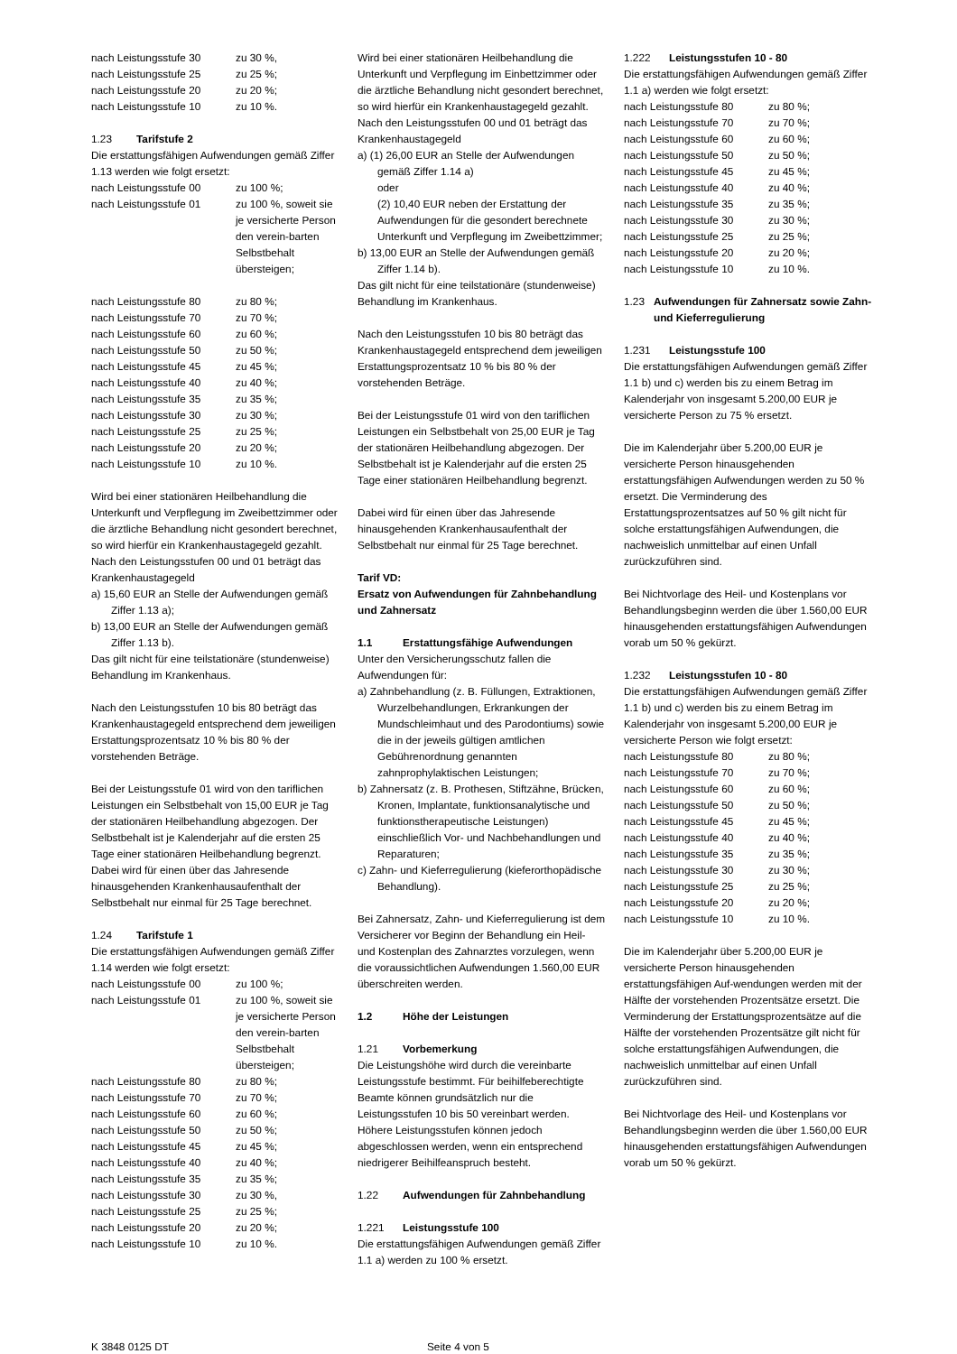| nach Leistungsstufe 30 | zu 30 %, |
| nach Leistungsstufe 25 | zu 25 %; |
| nach Leistungsstufe 20 | zu 20 %; |
| nach Leistungsstufe 10 | zu 10 %. |
1.23 Tarifstufe 2
Die erstattungsfähigen Aufwendungen gemäß Ziffer 1.13 werden wie folgt ersetzt:
| nach Leistungsstufe 00 | zu 100 %; |
| nach Leistungsstufe 01 | zu 100 %, soweit sie je versicherte Person den verein-barten Selbstbehalt übersteigen; |
| nach Leistungsstufe 80 | zu 80 %; |
| nach Leistungsstufe 70 | zu 70 %; |
| nach Leistungsstufe 60 | zu 60 %; |
| nach Leistungsstufe 50 | zu 50 %; |
| nach Leistungsstufe 45 | zu 45 %; |
| nach Leistungsstufe 40 | zu 40 %; |
| nach Leistungsstufe 35 | zu 35 %; |
| nach Leistungsstufe 30 | zu 30 %; |
| nach Leistungsstufe 25 | zu 25 %; |
| nach Leistungsstufe 20 | zu 20 %; |
| nach Leistungsstufe 10 | zu 10 %. |
Wird bei einer stationären Heilbehandlung die Unterkunft und Verpflegung im Zweibettzimmer oder die ärztliche Behandlung nicht gesondert berechnet, so wird hierfür ein Krankenhaustagegeld gezahlt. Nach den Leistungsstufen 00 und 01 beträgt das Krankenhaustagegeld
a) 15,60 EUR an Stelle der Aufwendungen gemäß Ziffer 1.13 a);
b) 13,00 EUR an Stelle der Aufwendungen gemäß Ziffer 1.13 b).
Das gilt nicht für eine teilstationäre (stundenweise) Behandlung im Krankenhaus.
Nach den Leistungsstufen 10 bis 80 beträgt das Krankenhaustagegeld entsprechend dem jeweiligen Erstattungsprozentsatz 10 % bis 80 % der vorstehenden Beträge.
Bei der Leistungsstufe 01 wird von den tariflichen Leistungen ein Selbstbehalt von 15,00 EUR je Tag der stationären Heilbehandlung abgezogen. Der Selbstbehalt ist je Kalenderjahr auf die ersten 25 Tage einer stationären Heilbehandlung begrenzt. Dabei wird für einen über das Jahresende hinausgehenden Krankenhausaufenthalt der Selbstbehalt nur einmal für 25 Tage berechnet.
1.24 Tarifstufe 1
Die erstattungsfähigen Aufwendungen gemäß Ziffer 1.14 werden wie folgt ersetzt:
| nach Leistungsstufe 00 | zu 100 %; |
| nach Leistungsstufe 01 | zu 100 %, soweit sie je versicherte Person den verein-barten Selbstbehalt übersteigen; |
| nach Leistungsstufe 80 | zu 80 %; |
| nach Leistungsstufe 70 | zu 70 %; |
| nach Leistungsstufe 60 | zu 60 %; |
| nach Leistungsstufe 50 | zu 50 %; |
| nach Leistungsstufe 45 | zu 45 %; |
| nach Leistungsstufe 40 | zu 40 %; |
| nach Leistungsstufe 35 | zu 35 %; |
| nach Leistungsstufe 30 | zu 30 %, |
| nach Leistungsstufe 25 | zu 25 %; |
| nach Leistungsstufe 20 | zu 20 %; |
| nach Leistungsstufe 10 | zu 10 %. |
Wird bei einer stationären Heilbehandlung die Unterkunft und Verpflegung im Einbettzimmer oder die ärztliche Behandlung nicht gesondert berechnet, so wird hierfür ein Krankenhaustagegeld gezahlt. Nach den Leistungsstufen 00 und 01 beträgt das Krankenhaustagegeld
a) (1) 26,00 EUR an Stelle der Aufwendungen gemäß Ziffer 1.14 a)
oder
(2) 10,40 EUR neben der Erstattung der Aufwendungen für die gesondert berechnete Unterkunft und Verpflegung im Zweibettzimmer;
b) 13,00 EUR an Stelle der Aufwendungen gemäß Ziffer 1.14 b).
Das gilt nicht für eine teilstationäre (stundenweise) Behandlung im Krankenhaus.
Nach den Leistungsstufen 10 bis 80 beträgt das Krankenhaustagegeld entsprechend dem jeweiligen Erstattungsprozentsatz 10 % bis 80 % der vorstehenden Beträge.
Bei der Leistungsstufe 01 wird von den tariflichen Leistungen ein Selbstbehalt von 25,00 EUR je Tag der stationären Heilbehandlung abgezogen. Der Selbstbehalt ist je Kalenderjahr auf die ersten 25 Tage einer stationären Heilbehandlung begrenzt.
Dabei wird für einen über das Jahresende hinausgehenden Krankenhausaufenthalt der Selbstbehalt nur einmal für 25 Tage berechnet.
Tarif VD:
Ersatz von Aufwendungen für Zahnbehandlung und Zahnersatz
1.1 Erstattungsfähige Aufwendungen
Unter den Versicherungsschutz fallen die Aufwendungen für:
a) Zahnbehandlung (z. B. Füllungen, Extraktionen, Wurzelbehandlungen, Erkrankungen der Mundschleimhaut und des Parodontiums) sowie die in der jeweils gültigen amtlichen Gebührenordnung genannten zahnprophylaktischen Leistungen;
b) Zahnersatz (z. B. Prothesen, Stiftzähne, Brücken, Kronen, Implantate, funktionsanalytische und funktionstherapeutische Leistungen) einschließlich Vor- und Nachbehandlungen und Reparaturen;
c) Zahn- und Kieferregulierung (kieferorthopädische Behandlung).
Bei Zahnersatz, Zahn- und Kieferregulierung ist dem Versicherer vor Beginn der Behandlung ein Heil- und Kostenplan des Zahnarztes vorzulegen, wenn die voraussichtlichen Aufwendungen 1.560,00 EUR überschreiten werden.
1.2 Höhe der Leistungen
1.21 Vorbemerkung
Die Leistungshöhe wird durch die vereinbarte Leistungsstufe bestimmt. Für beihilfeberechtigte Beamte können grundsätzlich nur die Leistungsstufen 10 bis 50 vereinbart werden. Höhere Leistungsstufen können jedoch abgeschlossen werden, wenn ein entsprechend niedrigerer Beihilfeanspruch besteht.
1.22 Aufwendungen für Zahnbehandlung
1.221 Leistungsstufe 100
Die erstattungsfähigen Aufwendungen gemäß Ziffer 1.1 a) werden zu 100 % ersetzt.
1.222 Leistungsstufen 10 - 80
Die erstattungsfähigen Aufwendungen gemäß Ziffer 1.1 a) werden wie folgt ersetzt:
| nach Leistungsstufe 80 | zu 80 %; |
| nach Leistungsstufe 70 | zu 70 %; |
| nach Leistungsstufe 60 | zu 60 %; |
| nach Leistungsstufe 50 | zu 50 %; |
| nach Leistungsstufe 45 | zu 45 %; |
| nach Leistungsstufe 40 | zu 40 %; |
| nach Leistungsstufe 35 | zu 35 %; |
| nach Leistungsstufe 30 | zu 30 %; |
| nach Leistungsstufe 25 | zu 25 %; |
| nach Leistungsstufe 20 | zu 20 %; |
| nach Leistungsstufe 10 | zu 10 %. |
1.23 Aufwendungen für Zahnersatz sowie Zahn- und Kieferregulierung
1.231 Leistungsstufe 100
Die erstattungsfähigen Aufwendungen gemäß Ziffer 1.1 b) und c) werden bis zu einem Betrag im Kalenderjahr von insgesamt 5.200,00 EUR je versicherte Person zu 75 % ersetzt.
Die im Kalenderjahr über 5.200,00 EUR je versicherte Person hinausgehenden erstattungsfähigen Aufwendungen werden zu 50 % ersetzt. Die Verminderung des Erstattungsprozentsatzes auf 50 % gilt nicht für solche erstattungsfähigen Aufwendungen, die nachweislich unmittelbar auf einen Unfall zurückzuführen sind.
Bei Nichtvorlage des Heil- und Kostenplans vor Behandlungsbeginn werden die über 1.560,00 EUR hinausgehenden erstattungsfähigen Aufwendungen vorab um 50 % gekürzt.
1.232 Leistungsstufen 10 - 80
Die erstattungsfähigen Aufwendungen gemäß Ziffer 1.1 b) und c) werden bis zu einem Betrag im Kalenderjahr von insgesamt 5.200,00 EUR je versicherte Person wie folgt ersetzt:
| nach Leistungsstufe 80 | zu 80 %; |
| nach Leistungsstufe 70 | zu 70 %; |
| nach Leistungsstufe 60 | zu 60 %; |
| nach Leistungsstufe 50 | zu 50 %; |
| nach Leistungsstufe 45 | zu 45 %; |
| nach Leistungsstufe 40 | zu 40 %; |
| nach Leistungsstufe 35 | zu 35 %; |
| nach Leistungsstufe 30 | zu 30 %; |
| nach Leistungsstufe 25 | zu 25 %; |
| nach Leistungsstufe 20 | zu 20 %; |
| nach Leistungsstufe 10 | zu 10 %. |
Die im Kalenderjahr über 5.200,00 EUR je versicherte Person hinausgehenden erstattungsfähigen Auf-wendungen werden mit der Hälfte der vorstehenden Prozentsätze ersetzt. Die Verminderung der Erstattungsprozentsätze auf die Hälfte der vorstehenden Prozentsätze gilt nicht für solche erstattungsfähigen Aufwendungen, die nachweislich unmittelbar auf einen Unfall zurückzuführen sind.
Bei Nichtvorlage des Heil- und Kostenplans vor Behandlungsbeginn werden die über 1.560,00 EUR hinausgehenden erstattungsfähigen Aufwendungen vorab um 50 % gekürzt.
K 3848 0125 DT Seite 4 von 5